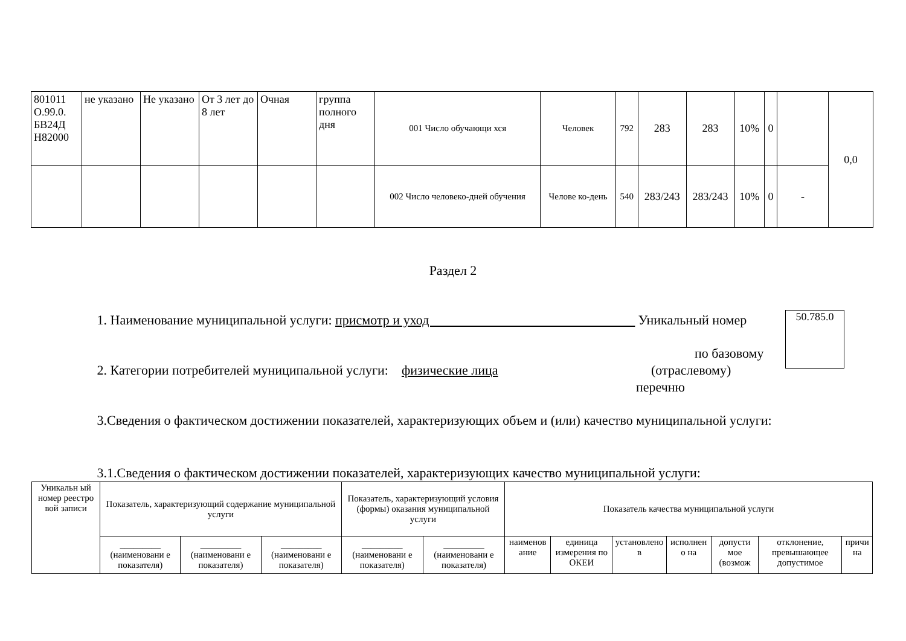| 801011 О.99.0. БВ24Д Н82000 | не указано | Не указано | От 3 лет до 8 лет | Очная | группа полного дня | 001 Число обучающи хся | Человек | 792 | 283 | 283 | 10% | 0 | | 0,0 |
| | | | | | | 002 Число человеко-дней обучения | Челове ко-день | 540 | 283/243 | 283/243 | 10% | 0 | - | |
Раздел 2
1. Наименование муниципальной услуги: присмотр и уход Уникальный номер
по базовому
2. Категории потребителей муниципальной услуги: физические лица
(отраслевому)
перечню
50.785.0
3.Сведения о фактическом достижении показателей, характеризующих объем и (или) качество муниципальной услуги:
3.1.Сведения о фактическом достижении показателей, характеризующих качество муниципальной услуги:
| Уникальн ый номер реестро вой записи | Показатель, характеризующий содержание муниципальной услуги | | | Показатель, характеризующий условия (формы) оказания муниципальной услуги | | Показатель качества муниципальной услуги | | | | | | |
| | _________ (наименовани е показателя) | _________ (наименовани е показателя) | _________ (наименовани е показателя) | _________ (наименовани е показателя) | _________ (наименовани е показателя) | наименов ание | единица измерения по ОКЕИ | установлено в | исполнен о на | допусти мое (возмож | отклонение, превышающее допустимое | причи на |